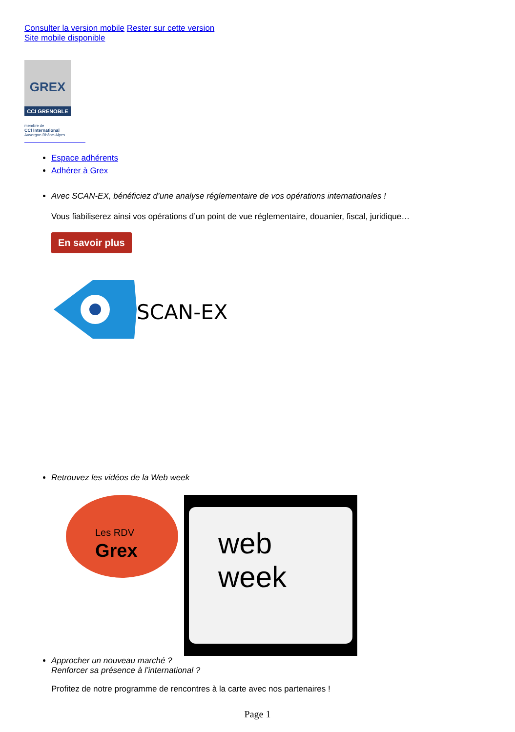Consulter la version mobile Rester sur cette version
Site mobile disponible
GREX
CCI GRENOBLE
membre de
CCI International
Auvergne-Rhône-Alpes
Espace adhérents
Adhérer à Grex
Avec SCAN-EX, bénéficiez d’une analyse réglementaire de vos opérations internationales !
Vous fiabiliserez ainsi vos opérations d’un point de vue réglementaire, douanier, fiscal, juridique…
En savoir plus
SCAN-EX
Retrouvez les vidéos de la Web week
Les RDV
Grex
web
week
Approcher un nouveau marché ?
Renforcer sa présence à l’international ?
Profitez de notre programme de rencontres à la carte avec nos partenaires !
Page 1